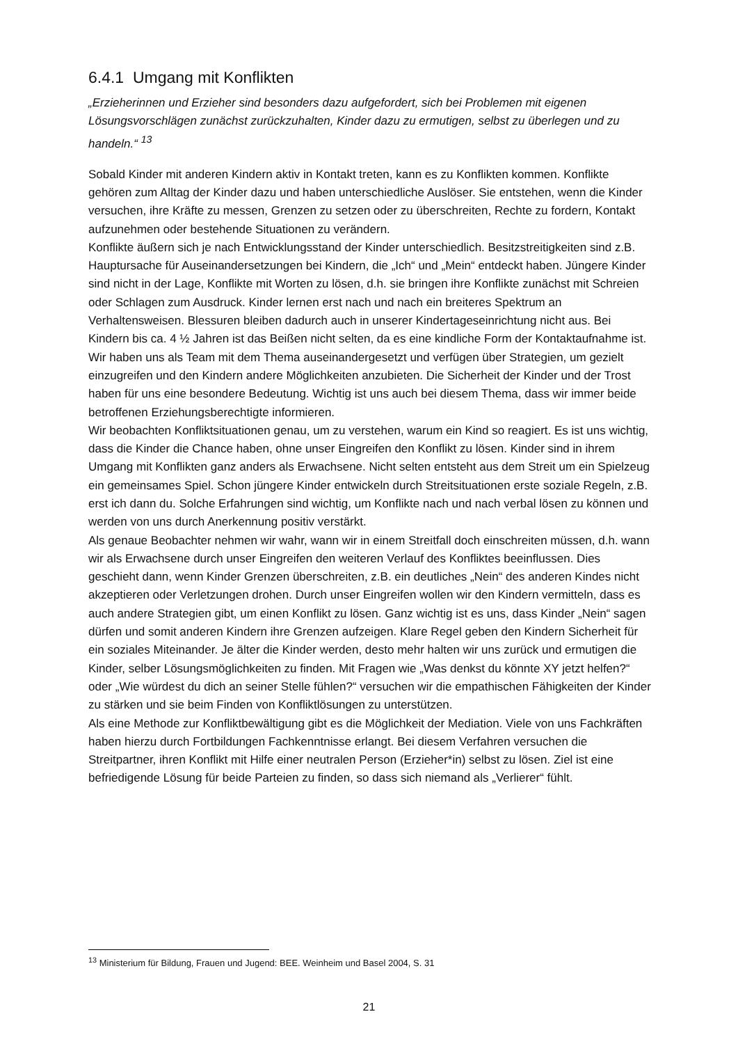6.4.1 Umgang mit Konflikten
„Erzieherinnen und Erzieher sind besonders dazu aufgefordert, sich bei Problemen mit eigenen Lösungsvorschlägen zunächst zurückzuhalten, Kinder dazu zu ermutigen, selbst zu überlegen und zu handeln.“ <sup>13</sup>
Sobald Kinder mit anderen Kindern aktiv in Kontakt treten, kann es zu Konflikten kommen. Konflikte gehören zum Alltag der Kinder dazu und haben unterschiedliche Auslöser. Sie entstehen, wenn die Kinder versuchen, ihre Kräfte zu messen, Grenzen zu setzen oder zu überschreiten, Rechte zu fordern, Kontakt aufzunehmen oder bestehende Situationen zu verändern.
Konflikte äußern sich je nach Entwicklungsstand der Kinder unterschiedlich. Besitzstreitigkeiten sind z.B. Hauptursache für Auseinandersetzungen bei Kindern, die „Ich“ und „Mein“ entdeckt haben. Jüngere Kinder sind nicht in der Lage, Konflikte mit Worten zu lösen, d.h. sie bringen ihre Konflikte zunächst mit Schreien oder Schlagen zum Ausdruck. Kinder lernen erst nach und nach ein breiteres Spektrum an Verhaltensweisen. Blessuren bleiben dadurch auch in unserer Kindertageseinrichtung nicht aus. Bei Kindern bis ca. 4 ½ Jahren ist das Beißen nicht selten, da es eine kindliche Form der Kontaktaufnahme ist. Wir haben uns als Team mit dem Thema auseinandergesetzt und verfügen über Strategien, um gezielt einzugreifen und den Kindern andere Möglichkeiten anzubieten. Die Sicherheit der Kinder und der Trost haben für uns eine besondere Bedeutung. Wichtig ist uns auch bei diesem Thema, dass wir immer beide betroffenen Erziehungsberechtigte informieren.
Wir beobachten Konfliktsituationen genau, um zu verstehen, warum ein Kind so reagiert. Es ist uns wichtig, dass die Kinder die Chance haben, ohne unser Eingreifen den Konflikt zu lösen. Kinder sind in ihrem Umgang mit Konflikten ganz anders als Erwachsene. Nicht selten entsteht aus dem Streit um ein Spielzeug ein gemeinsames Spiel. Schon jüngere Kinder entwickeln durch Streitsituationen erste soziale Regeln, z.B. erst ich dann du. Solche Erfahrungen sind wichtig, um Konflikte nach und nach verbal lösen zu können und werden von uns durch Anerkennung positiv verstärkt.
Als genaue Beobachter nehmen wir wahr, wann wir in einem Streitfall doch einschreiten müssen, d.h. wann wir als Erwachsene durch unser Eingreifen den weiteren Verlauf des Konfliktes beeinflussen. Dies geschieht dann, wenn Kinder Grenzen überschreiten, z.B. ein deutliches „Nein“ des anderen Kindes nicht akzeptieren oder Verletzungen drohen. Durch unser Eingreifen wollen wir den Kindern vermitteln, dass es auch andere Strategien gibt, um einen Konflikt zu lösen. Ganz wichtig ist es uns, dass Kinder „Nein“ sagen dürfen und somit anderen Kindern ihre Grenzen aufzeigen. Klare Regel geben den Kindern Sicherheit für ein soziales Miteinander. Je älter die Kinder werden, desto mehr halten wir uns zurück und ermutigen die Kinder, selber Lösungsmöglichkeiten zu finden. Mit Fragen wie „Was denkst du könnte XY jetzt helfen?“ oder „Wie würdest du dich an seiner Stelle fühlen?“ versuchen wir die empathischen Fähigkeiten der Kinder zu stärken und sie beim Finden von Konfliktlösungen zu unterstützen.
Als eine Methode zur Konfliktbewältigung gibt es die Möglichkeit der Mediation. Viele von uns Fachkräften haben hierzu durch Fortbildungen Fachkenntnisse erlangt. Bei diesem Verfahren versuchen die Streitpartner, ihren Konflikt mit Hilfe einer neutralen Person (Erzieher*in) selbst zu lösen. Ziel ist eine befriedigende Lösung für beide Parteien zu finden, so dass sich niemand als „Verlierer“ fühlt.
<sup>13</sup> Ministerium für Bildung, Frauen und Jugend: BEE. Weinheim und Basel 2004, S. 31
21